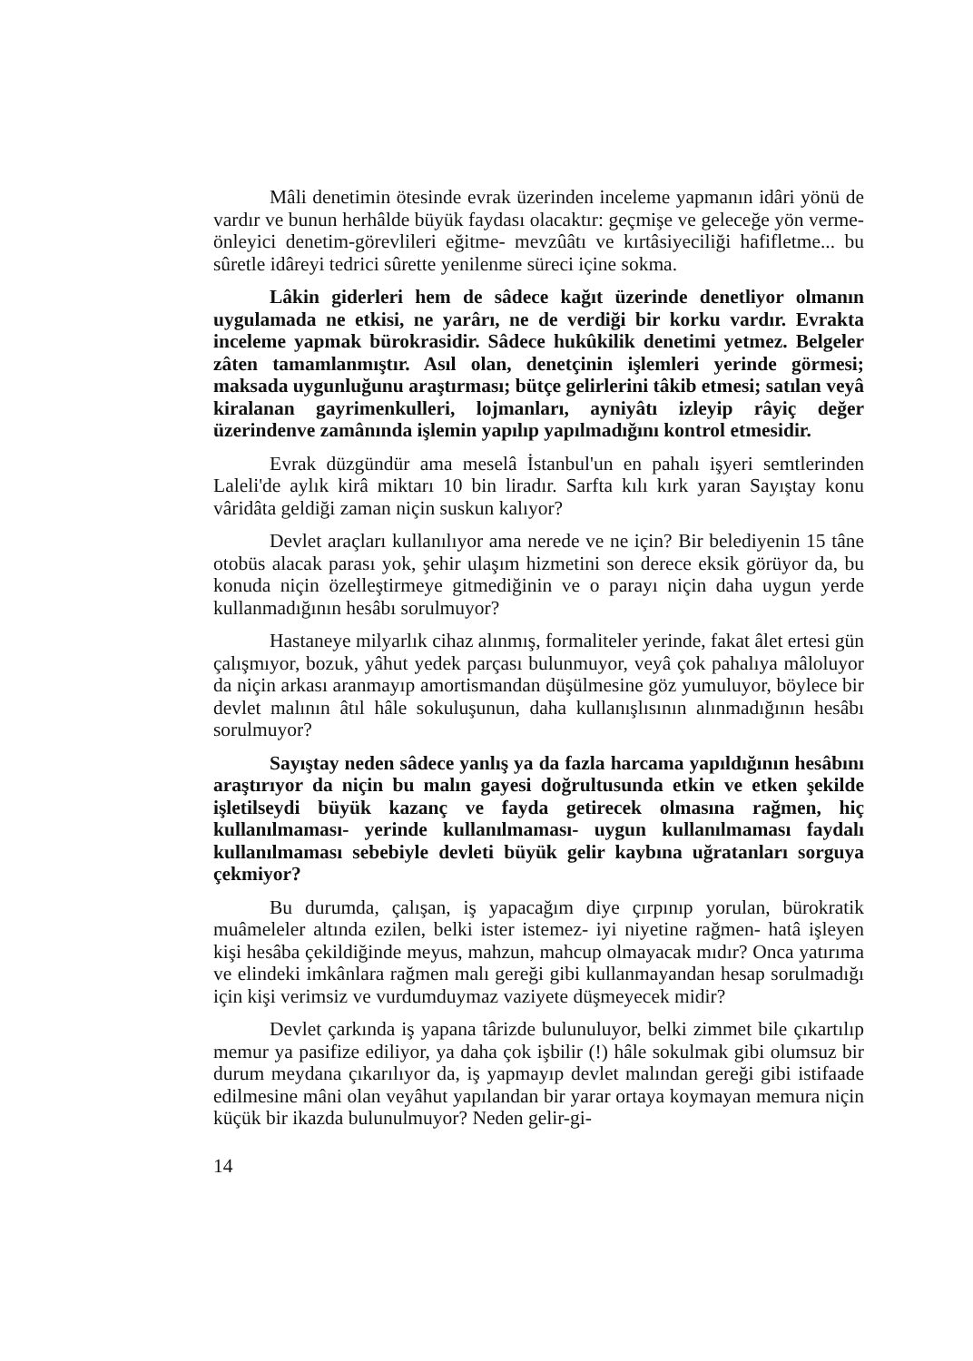Mâli denetimin ötesinde evrak üzerinden inceleme yapmanın idâri yönü de vardır ve bunun herhâlde büyük faydası olacaktır: geçmişe ve geleceğe yön verme- önleyici denetim-görevlileri eğitme- mevzûâtı ve kırtâsiyeciliği hafifletme... bu sûretle idâreyi tedrici sûrette yenilenme süreci içine sokma.
Lâkin giderleri hem de sâdece kağıt üzerinde denetliyor olmanın uygulamada ne etkisi, ne yarârı, ne de verdiği bir korku vardır. Evrakta inceleme yapmak bürokrasidir. Sâdece hukûkilik denetimi yetmez. Belgeler zâten tamamlanmıştır. Asıl olan, denetçinin işlemleri yerinde görmesi; maksada uygunluğunu araştırması; bütçe gelirlerini tâkib etmesi; satılan veyâ kiralanan gayrimenkulleri, lojmanları, ayniyâtı izleyip râyiç değer üzerindenve zamânında işlemin yapılıp yapılmadığını kontrol etmesidir.
Evrak düzgündür ama meselâ İstanbul'un en pahalı işyeri semtlerinden Laleli'de aylık kirâ miktarı 10 bin liradır. Sarfta kılı kırk yaran Sayıştay konu vâridâta geldiği zaman niçin suskun kalıyor?
Devlet araçları kullanılıyor ama nerede ve ne için? Bir belediyenin 15 tâne otobüs alacak parası yok, şehir ulaşım hizmetini son derece eksik görüyor da, bu konuda niçin özelleştirmeye gitmediğinin ve o parayı niçin daha uygun yerde kullanmadığının hesâbı sorulmuyor?
Hastaneye milyarlık cihaz alınmış, formaliteler yerinde, fakat âlet ertesi gün çalışmıyor, bozuk, yâhut yedek parçası bulunmuyor, veyâ çok pahalıya mâloluyor da niçin arkası aranmayıp amortismandan düşülmesine göz yumuluyor, böylece bir devlet malının âtıl hâle sokuluşunun, daha kullanışlısının alınmadığının hesâbı sorulmuyor?
Sayıştay neden sâdece yanlış ya da fazla harcama yapıldığının hesâbını araştırıyor da niçin bu malın gayesi doğrultusunda etkin ve etken şekilde işletilseydi büyük kazanç ve fayda getirecek olmasına rağmen, hiç kullanılmaması- yerinde kullanılmaması- uygun kullanılmaması faydalı kullanılmaması sebebiyle devleti büyük gelir kaybına uğratanları sorguya çekmiyor?
Bu durumda, çalışan, iş yapacağım diye çırpınıp yorulan, bürokratik muâmeleler altında ezilen, belki ister istemez- iyi niyetine rağmen- hatâ işleyen kişi hesâba çekildiğinde meyus, mahzun, mahcup olmayacak mıdır? Onca yatırıma ve elindeki imkânlara rağmen malı gereği gibi kullanmayandan hesap sorulmadığı için kişi verimsiz ve vurdumduymaz vaziyete düşmeyecek midir?
Devlet çarkında iş yapana târizde bulunuluyor, belki zimmet bile çıkartılıp memur ya pasifize ediliyor, ya daha çok işbilir (!) hâle sokulmak gibi olumsuz bir durum meydana çıkarılıyor da, iş yapmayıp devlet malından gereği gibi istifaade edilmesine mâni olan veyâhut yapılandan bir yarar ortaya koymayan memura niçin küçük bir ikazda bulunulmuyor? Neden gelir-gi-
14